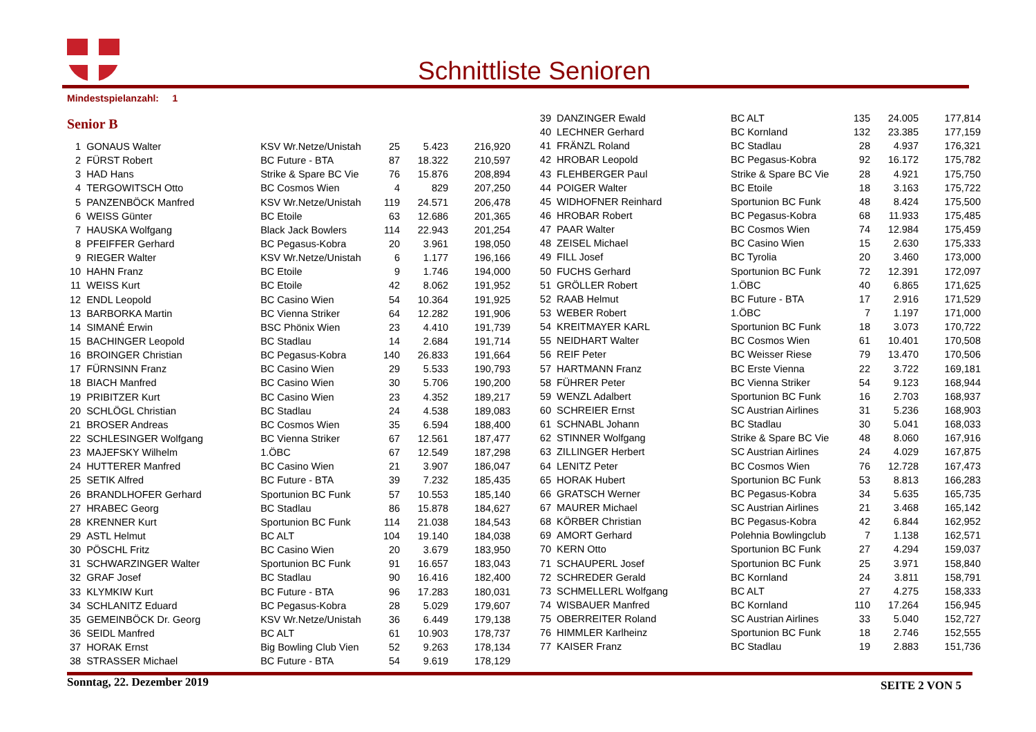Schnittliste Senioren
Mindestspielanzahl: 1
Senior B
| 1 | GONAUS Walter | KSV Wr.Netze/Unistah | 25 | 5.423 | 216,920 |
| 2 | FÜRST Robert | BC Future - BTA | 87 | 18.322 | 210,597 |
| 3 | HAD Hans | Strike & Spare BC Vie | 76 | 15.876 | 208,894 |
| 4 | TERGOWITSCH Otto | BC Cosmos Wien | 4 | 829 | 207,250 |
| 5 | PANZENBÖCK Manfred | KSV Wr.Netze/Unistah | 119 | 24.571 | 206,478 |
| 6 | WEISS Günter | BC Etoile | 63 | 12.686 | 201,365 |
| 7 | HAUSKA Wolfgang | Black Jack Bowlers | 114 | 22.943 | 201,254 |
| 8 | PFEIFFER Gerhard | BC Pegasus-Kobra | 20 | 3.961 | 198,050 |
| 9 | RIEGER Walter | KSV Wr.Netze/Unistah | 6 | 1.177 | 196,166 |
| 10 | HAHN Franz | BC Etoile | 9 | 1.746 | 194,000 |
| 11 | WEISS Kurt | BC Etoile | 42 | 8.062 | 191,952 |
| 12 | ENDL Leopold | BC Casino Wien | 54 | 10.364 | 191,925 |
| 13 | BARBORKA Martin | BC Vienna Striker | 64 | 12.282 | 191,906 |
| 14 | SIMANÉ Erwin | BSC Phönix Wien | 23 | 4.410 | 191,739 |
| 15 | BACHINGER Leopold | BC Stadlau | 14 | 2.684 | 191,714 |
| 16 | BROINGER Christian | BC Pegasus-Kobra | 140 | 26.833 | 191,664 |
| 17 | FÜRNSINN Franz | BC Casino Wien | 29 | 5.533 | 190,793 |
| 18 | BIACH Manfred | BC Casino Wien | 30 | 5.706 | 190,200 |
| 19 | PRIBITZER Kurt | BC Casino Wien | 23 | 4.352 | 189,217 |
| 20 | SCHLÖGL Christian | BC Stadlau | 24 | 4.538 | 189,083 |
| 21 | BROSER Andreas | BC Cosmos Wien | 35 | 6.594 | 188,400 |
| 22 | SCHLESINGER Wolfgang | BC Vienna Striker | 67 | 12.561 | 187,477 |
| 23 | MAJEFSKY Wilhelm | 1.ÖBC | 67 | 12.549 | 187,298 |
| 24 | HUTTERER Manfred | BC Casino Wien | 21 | 3.907 | 186,047 |
| 25 | SETIK Alfred | BC Future - BTA | 39 | 7.232 | 185,435 |
| 26 | BRANDLHOFER Gerhard | Sportunion BC Funk | 57 | 10.553 | 185,140 |
| 27 | HRABEC Georg | BC Stadlau | 86 | 15.878 | 184,627 |
| 28 | KRENNER Kurt | Sportunion BC Funk | 114 | 21.038 | 184,543 |
| 29 | ASTL Helmut | BC ALT | 104 | 19.140 | 184,038 |
| 30 | PÖSCHL Fritz | BC Casino Wien | 20 | 3.679 | 183,950 |
| 31 | SCHWARZINGER Walter | Sportunion BC Funk | 91 | 16.657 | 183,043 |
| 32 | GRAF Josef | BC Stadlau | 90 | 16.416 | 182,400 |
| 33 | KLYMKIW Kurt | BC Future - BTA | 96 | 17.283 | 180,031 |
| 34 | SCHLANITZ Eduard | BC Pegasus-Kobra | 28 | 5.029 | 179,607 |
| 35 | GEMEINBÖCK Dr. Georg | KSV Wr.Netze/Unistah | 36 | 6.449 | 179,138 |
| 36 | SEIDL Manfred | BC ALT | 61 | 10.903 | 178,737 |
| 37 | HORAK Ernst | Big Bowling Club Vien | 52 | 9.263 | 178,134 |
| 38 | STRASSER Michael | BC Future - BTA | 54 | 9.619 | 178,129 |
| 39 | DANZINGER Ewald | BC ALT | 135 | 24.005 | 177,814 |
| 40 | LECHNER Gerhard | BC Kornland | 132 | 23.385 | 177,159 |
| 41 | FRÄNZL Roland | BC Stadlau | 28 | 4.937 | 176,321 |
| 42 | HROBAR Leopold | BC Pegasus-Kobra | 92 | 16.172 | 175,782 |
| 43 | FLEHBERGER Paul | Strike & Spare BC Vie | 28 | 4.921 | 175,750 |
| 44 | POIGER Walter | BC Etoile | 18 | 3.163 | 175,722 |
| 45 | WIDHOFNER Reinhard | Sportunion BC Funk | 48 | 8.424 | 175,500 |
| 46 | HROBAR Robert | BC Pegasus-Kobra | 68 | 11.933 | 175,485 |
| 47 | PAAR Walter | BC Cosmos Wien | 74 | 12.984 | 175,459 |
| 48 | ZEISEL Michael | BC Casino Wien | 15 | 2.630 | 175,333 |
| 49 | FILL Josef | BC Tyrolia | 20 | 3.460 | 173,000 |
| 50 | FUCHS Gerhard | Sportunion BC Funk | 72 | 12.391 | 172,097 |
| 51 | GRÖLLER Robert | 1.ÖBC | 40 | 6.865 | 171,625 |
| 52 | RAAB Helmut | BC Future - BTA | 17 | 2.916 | 171,529 |
| 53 | WEBER Robert | 1.ÖBC | 7 | 1.197 | 171,000 |
| 54 | KREITMAYER KARL | Sportunion BC Funk | 18 | 3.073 | 170,722 |
| 55 | NEIDHART Walter | BC Cosmos Wien | 61 | 10.401 | 170,508 |
| 56 | REIF Peter | BC Weisser Riese | 79 | 13.470 | 170,506 |
| 57 | HARTMANN Franz | BC Erste Vienna | 22 | 3.722 | 169,181 |
| 58 | FÜHRER Peter | BC Vienna Striker | 54 | 9.123 | 168,944 |
| 59 | WENZL Adalbert | Sportunion BC Funk | 16 | 2.703 | 168,937 |
| 60 | SCHREIER Ernst | SC Austrian Airlines | 31 | 5.236 | 168,903 |
| 61 | SCHNABL Johann | BC Stadlau | 30 | 5.041 | 168,033 |
| 62 | STINNER Wolfgang | Strike & Spare BC Vie | 48 | 8.060 | 167,916 |
| 63 | ZILLINGER Herbert | SC Austrian Airlines | 24 | 4.029 | 167,875 |
| 64 | LENITZ Peter | BC Cosmos Wien | 76 | 12.728 | 167,473 |
| 65 | HORAK Hubert | Sportunion BC Funk | 53 | 8.813 | 166,283 |
| 66 | GRATSCH Werner | BC Pegasus-Kobra | 34 | 5.635 | 165,735 |
| 67 | MAURER Michael | SC Austrian Airlines | 21 | 3.468 | 165,142 |
| 68 | KÖRBER Christian | BC Pegasus-Kobra | 42 | 6.844 | 162,952 |
| 69 | AMORT Gerhard | Polehnia Bowlingclub | 7 | 1.138 | 162,571 |
| 70 | KERN Otto | Sportunion BC Funk | 27 | 4.294 | 159,037 |
| 71 | SCHAUPERL Josef | Sportunion BC Funk | 25 | 3.971 | 158,840 |
| 72 | SCHREDER Gerald | BC Kornland | 24 | 3.811 | 158,791 |
| 73 | SCHMELLERL Wolfgang | BC ALT | 27 | 4.275 | 158,333 |
| 74 | WISBAUER Manfred | BC Kornland | 110 | 17.264 | 156,945 |
| 75 | OBERREITER Roland | SC Austrian Airlines | 33 | 5.040 | 152,727 |
| 76 | HIMMLER Karlheinz | Sportunion BC Funk | 18 | 2.746 | 152,555 |
| 77 | KAISER Franz | BC Stadlau | 19 | 2.883 | 151,736 |
Sonntag, 22. Dezember 2019 SEITE 2 VON 5